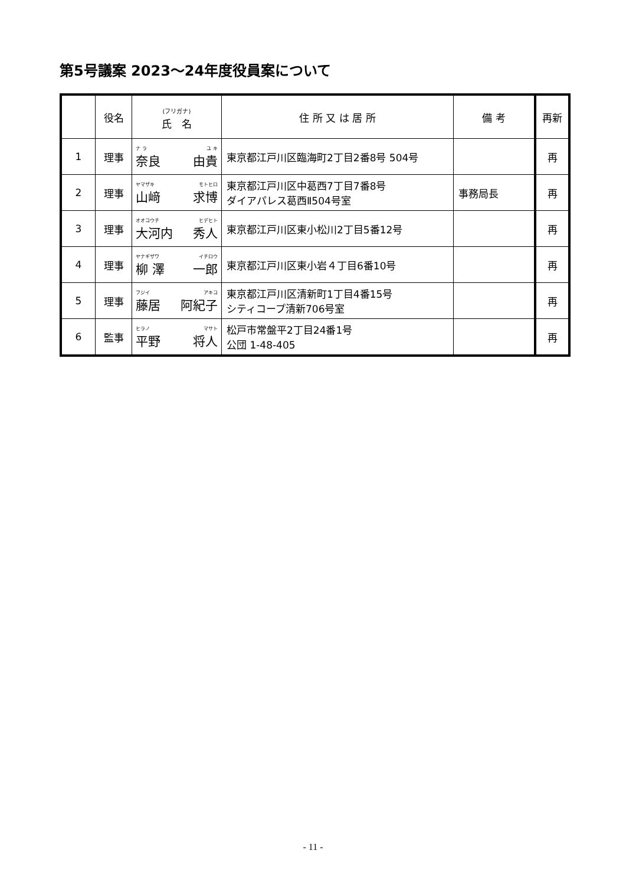第5号議案 2023～24年度役員案について
| | 役名 | (フリガナ) 氏 名 | 住 所 又 は 居 所 | 備 考 | 再新 |
| --- | --- | --- | --- | --- | --- |
| 1 | 理事 | ナ ラ ユ キ 奈良 由貴 | 東京都江戸川区臨海町2丁目2番8号 504号 | | 再 |
| 2 | 理事 | ヤマザキ モトヒロ 山﨑 求博 | 東京都江戸川区中葛西7丁目7番8号 ダイアパレス葛西Ⅱ504号室 | 事務局長 | 再 |
| 3 | 理事 | オオコウチ ヒデヒト 大河内 秀人 | 東京都江戸川区東小松川2丁目5番12号 | | 再 |
| 4 | 理事 | ヤナギザワ イチロウ 柳 澤 一郎 | 東京都江戸川区東小岩４丁目6番10号 | | 再 |
| 5 | 理事 | フジイ アキコ 藤居 阿紀子 | 東京都江戸川区清新町1丁目4番15号 シティコープ清新706号室 | | 再 |
| 6 | 監事 | ヒラノ マサト 平野 将人 | 松戸市常盤平2丁目24番1号 公団 1-48-405 | | 再 |
- 11 -